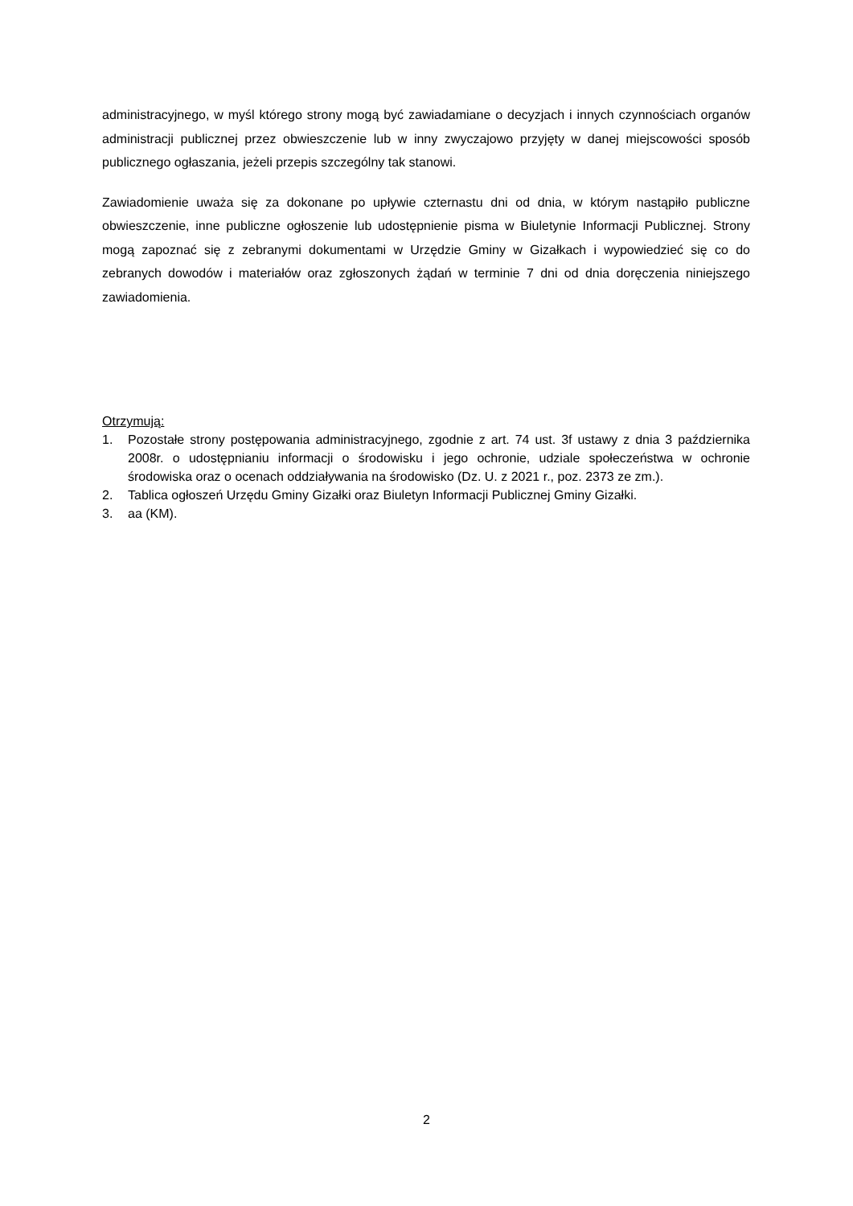administracyjnego, w myśl którego strony mogą być zawiadamiane o decyzjach i innych czynnościach organów administracji publicznej przez obwieszczenie lub w inny zwyczajowo przyjęty w danej miejscowości sposób publicznego ogłaszania, jeżeli przepis szczególny tak stanowi.
Zawiadomienie uważa się za dokonane po upływie czternastu dni od dnia, w którym nastąpiło publiczne obwieszczenie, inne publiczne ogłoszenie lub udostępnienie pisma w Biuletynie Informacji Publicznej. Strony mogą zapoznać się z zebranymi dokumentami w Urzędzie Gminy w Gizałkach i wypowiedzieć się co do zebranych dowodów i materiałów oraz zgłoszonych żądań w terminie 7 dni od dnia doręczenia niniejszego zawiadomienia.
Otrzymują:
1. Pozostałe strony postępowania administracyjnego, zgodnie z art. 74 ust. 3f ustawy z dnia 3 października 2008r. o udostępnianiu informacji o środowisku i jego ochronie, udziale społeczeństwa w ochronie środowiska oraz o ocenach oddziaływania na środowisko (Dz. U. z 2021 r., poz. 2373 ze zm.).
2. Tablica ogłoszeń Urzędu Gminy Gizałki oraz Biuletyn Informacji Publicznej Gminy Gizałki.
3. aa (KM).
2